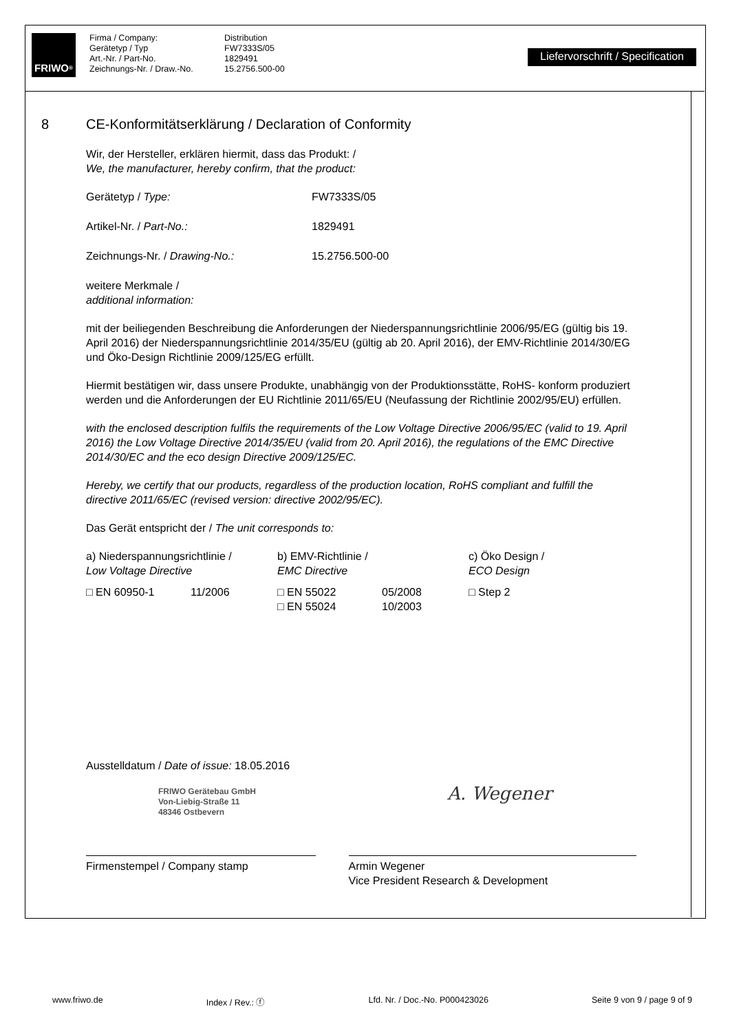FRIWO<sup>®</sup>
Firma / Company:
Gerätetyp / Typ
Art.-Nr. / Part-No.
Zeichnungs-Nr. / Draw.-No.
Distribution
FW7333S/05
1829491
15.2756.500-00
Liefervorschrift / Specification
8 CE-Konformitätserklärung / Declaration of Conformity
Wir, der Hersteller, erklären hiermit, dass das Produkt: /
We, the manufacturer, hereby confirm, that the product:
Gerätetyp / Type: FW7333S/05
Artikel-Nr. / Part-No.: 1829491
Zeichnungs-Nr. / Drawing-No.: 15.2756.500-00
weitere Merkmale /
additional information:
mit der beiliegenden Beschreibung die Anforderungen der Niederspannungsrichtlinie 2006/95/EG (gültig bis 19. April 2016) der Niederspannungsrichtlinie 2014/35/EU (gültig ab 20. April 2016), der EMV-Richtlinie 2014/30/EG und Öko-Design Richtlinie 2009/125/EG erfüllt.
Hiermit bestätigen wir, dass unsere Produkte, unabhängig von der Produktionsstätte, RoHS- konform produziert werden und die Anforderungen der EU Richtlinie 2011/65/EU (Neufassung der Richtlinie 2002/95/EU) erfüllen.
with the enclosed description fulfils the requirements of the Low Voltage Directive 2006/95/EC (valid to 19. April 2016) the Low Voltage Directive 2014/35/EU (valid from 20. April 2016), the regulations of the EMC Directive 2014/30/EC and the eco design Directive 2009/125/EC.
Hereby, we certify that our products, regardless of the production location, RoHS compliant and fulfill the directive 2011/65/EC (revised version: directive 2002/95/EC).
Das Gerät entspricht der / The unit corresponds to:
| a) Niederspannungsrichtlinie / Low Voltage Directive | | b) EMV-Richtlinie / EMC Directive | | c) Öko Design / ECO Design |
| □ EN 60950-1 | 11/2006 | □ EN 55022 □ EN 55024 | 05/2008 10/2003 | □ Step 2 |
Ausstelldatum / Date of issue: 18.05.2016
FRIWO Gerätebau GmbH
Von-Liebig-Straße 11
48346 Ostbevern
A. Wegener
Firmenstempel / Company stamp Armin Wegener
Vice President Research & Development
www.friwo.de Index / Rev.: ⓕ Lfd. Nr. / Doc.-No. P000423026 Seite 9 von 9 / page 9 of 9